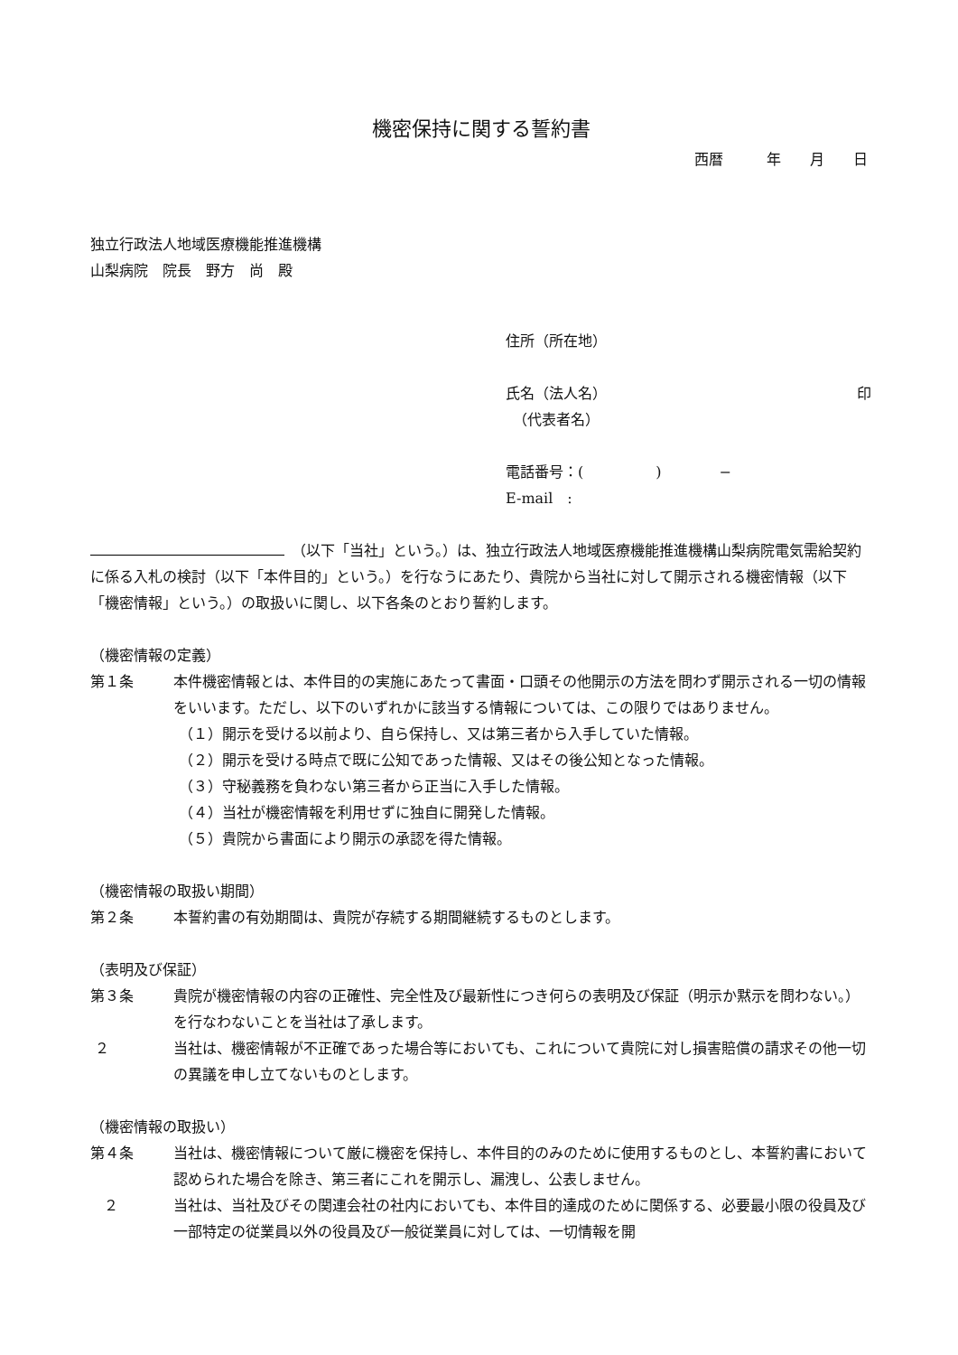機密保持に関する誓約書
西暦　　　年　　月　　日
独立行政法人地域医療機能推進機構
山梨病院　院長　野方　尚　殿
住所（所在地）
氏名（法人名） 印
　（代表者名）
電話番号：(　　　　　)　　　　−
E-mail　:
　（以下「当社」という。）は、独立行政法人地域医療機能推進機構山梨病院電気需給契約に係る入札の検討（以下「本件目的」という。）を行なうにあたり、貴院から当社に対して開示される機密情報（以下「機密情報」という。）の取扱いに関し、以下各条のとおり誓約します。
（機密情報の定義）
第１条 本件機密情報とは、本件目的の実施にあたって書面・口頭その他開示の方法を問わず開示される一切の情報をいいます。ただし、以下のいずれかに該当する情報については、この限りではありません。
（１）開示を受ける以前より、自ら保持し、又は第三者から入手していた情報。
（２）開示を受ける時点で既に公知であった情報、又はその後公知となった情報。
（３）守秘義務を負わない第三者から正当に入手した情報。
（４）当社が機密情報を利用せずに独自に開発した情報。
（５）貴院から書面により開示の承認を得た情報。
（機密情報の取扱い期間）
第２条 本誓約書の有効期間は、貴院が存続する期間継続するものとします。
（表明及び保証）
第３条 貴院が機密情報の内容の正確性、完全性及び最新性につき何らの表明及び保証（明示か黙示を問わない。）を行なわないことを当社は了承します。
２ 当社は、機密情報が不正確であった場合等においても、これについて貴院に対し損害賠償の請求その他一切の異議を申し立てないものとします。
（機密情報の取扱い）
第４条 当社は、機密情報について厳に機密を保持し、本件目的のみのために使用するものとし、本誓約書において認められた場合を除き、第三者にこれを開示し、漏洩し、公表しません。
２ 当社は、当社及びその関連会社の社内においても、本件目的達成のために関係する、必要最小限の役員及び一部特定の従業員以外の役員及び一般従業員に対しては、一切情報を開